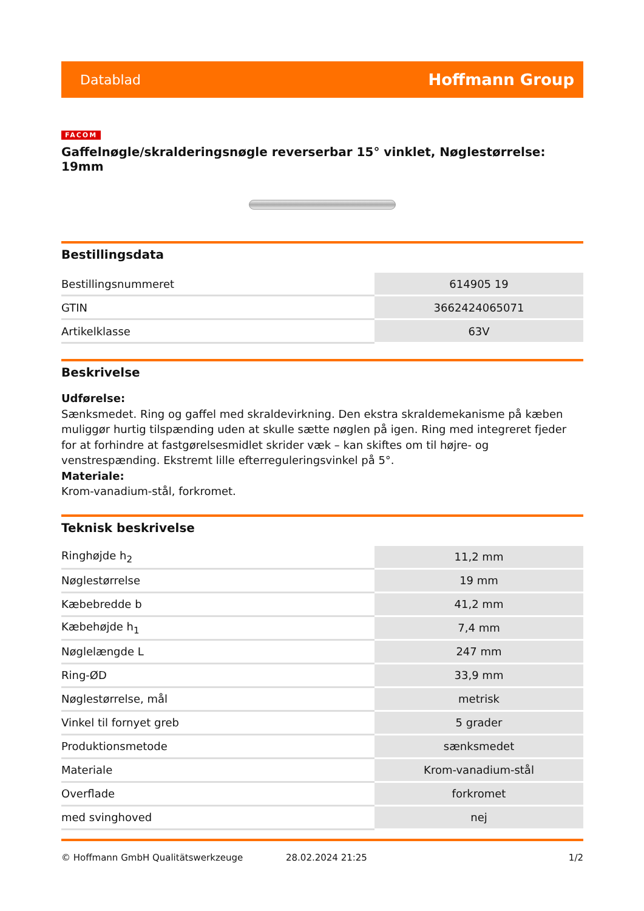Datablad Hoffmann Group
FACOM
Gaffelnøgle/skralderingsnøgle reverserbar 15° vinklet, Nøglestørrelse: 19mm
Bestillingsdata
| Bestillingsnummeret | 614905 19 |
| GTIN | 3662424065071 |
| Artikelklasse | 63V |
Beskrivelse
Udførelse:
Sænksmedet. Ring og gaffel med skraldevirkning. Den ekstra skraldemekanisme på kæben muliggør hurtig tilspænding uden at skulle sætte nøglen på igen. Ring med integreret fjeder for at forhindre at fastgørelsesmidlet skrider væk – kan skiftes om til højre- og venstrespænding. Ekstremt lille efterreguleringsvinkel på 5°.
Materiale:
Krom-vanadium-stål, forkromet.
Teknisk beskrivelse
| Ringhøjde h<sub>2</sub> | 11,2 mm |
| Nøglestørrelse | 19 mm |
| Kæbebredde b | 41,2 mm |
| Kæbehøjde h<sub>1</sub> | 7,4 mm |
| Nøglelængde L | 247 mm |
| Ring-ØD | 33,9 mm |
| Nøglestørrelse, mål | metrisk |
| Vinkel til fornyet greb | 5 grader |
| Produktionsmetode | sænksmedet |
| Materiale | Krom-vanadium-stål |
| Overflade | forkromet |
| med svinghoved | nej |
© Hoffmann GmbH Qualitätswerkzeuge 28.02.2024 21:25 1/2